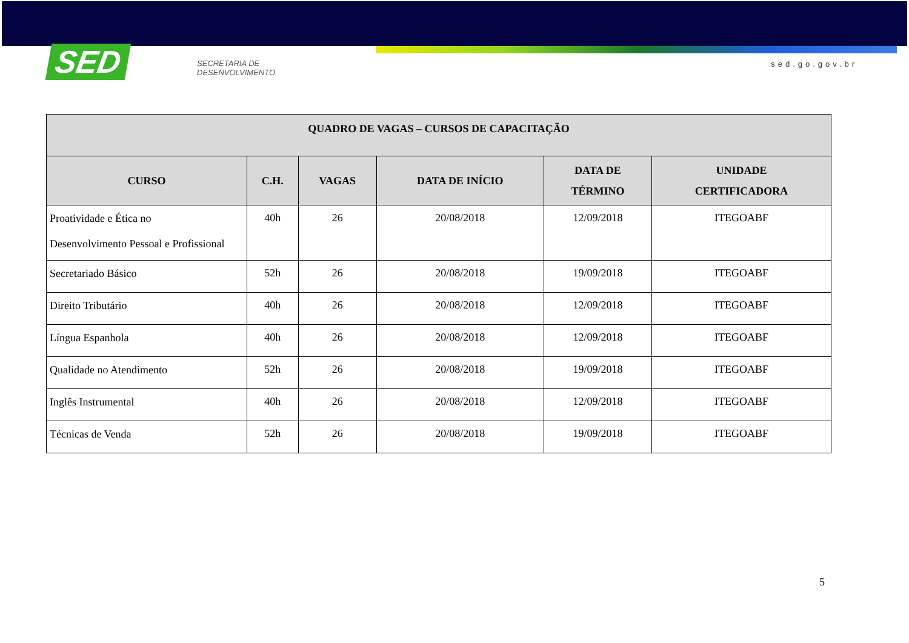SED
SECRETARIA DE
DESENVOLVIMENTO
sed.go.gov.br
| QUADRO DE VAGAS – CURSOS DE CAPACITAÇÃO | | | | | |
| --- | --- | --- | --- | --- | --- |
| CURSO | C.H. | VAGAS | DATA DE INÍCIO | DATA DE TÉRMINO | UNIDADE CERTIFICADORA |
| Proatividade e Ética no Desenvolvimento Pessoal e Profissional | 40h | 26 | 20/08/2018 | 12/09/2018 | ITEGOABF |
| Secretariado Básico | 52h | 26 | 20/08/2018 | 19/09/2018 | ITEGOABF |
| Direito Tributário | 40h | 26 | 20/08/2018 | 12/09/2018 | ITEGOABF |
| Língua Espanhola | 40h | 26 | 20/08/2018 | 12/09/2018 | ITEGOABF |
| Qualidade no Atendimento | 52h | 26 | 20/08/2018 | 19/09/2018 | ITEGOABF |
| Inglês Instrumental | 40h | 26 | 20/08/2018 | 12/09/2018 | ITEGOABF |
| Técnicas de Venda | 52h | 26 | 20/08/2018 | 19/09/2018 | ITEGOABF |
5